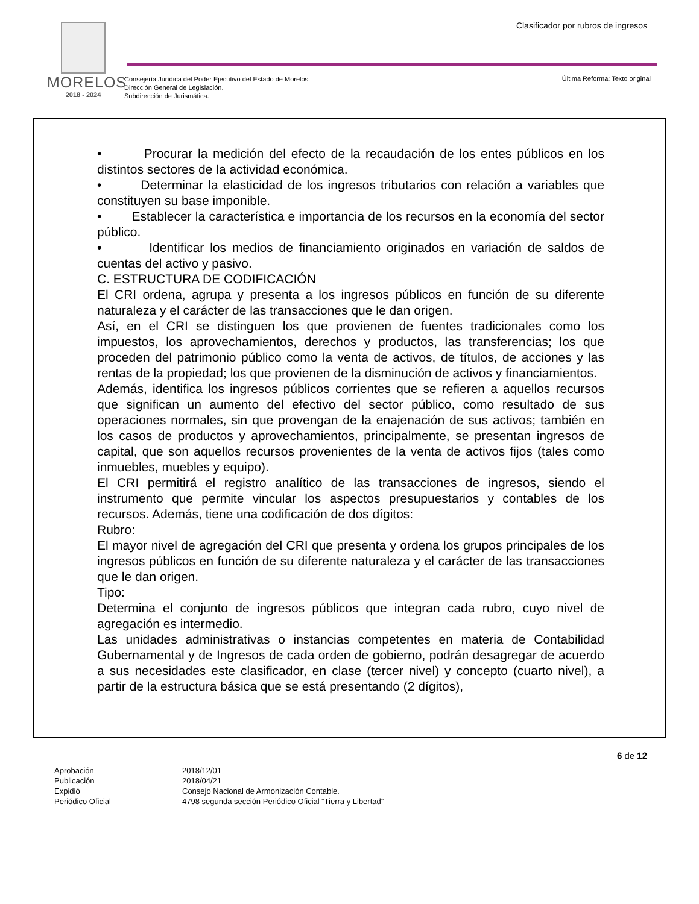MORELOS
2018 - 2024
Clasificador por rubros de ingresos
Consejería Jurídica del Poder Ejecutivo del Estado de Morelos.
Dirección General de Legislación.
Subdirección de Jurismática.
Última Reforma: Texto original
• Procurar la medición del efecto de la recaudación de los entes públicos en los distintos sectores de la actividad económica.
• Determinar la elasticidad de los ingresos tributarios con relación a variables que constituyen su base imponible.
• Establecer la característica e importancia de los recursos en la economía del sector público.
• Identificar los medios de financiamiento originados en variación de saldos de cuentas del activo y pasivo.
C. ESTRUCTURA DE CODIFICACIÓN
El CRI ordena, agrupa y presenta a los ingresos públicos en función de su diferente naturaleza y el carácter de las transacciones que le dan origen.
Así, en el CRI se distinguen los que provienen de fuentes tradicionales como los impuestos, los aprovechamientos, derechos y productos, las transferencias; los que proceden del patrimonio público como la venta de activos, de títulos, de acciones y las rentas de la propiedad; los que provienen de la disminución de activos y financiamientos.
Además, identifica los ingresos públicos corrientes que se refieren a aquellos recursos que significan un aumento del efectivo del sector público, como resultado de sus operaciones normales, sin que provengan de la enajenación de sus activos; también en los casos de productos y aprovechamientos, principalmente, se presentan ingresos de capital, que son aquellos recursos provenientes de la venta de activos fijos (tales como inmuebles, muebles y equipo).
El CRI permitirá el registro analítico de las transacciones de ingresos, siendo el instrumento que permite vincular los aspectos presupuestarios y contables de los recursos. Además, tiene una codificación de dos dígitos:
Rubro:
El mayor nivel de agregación del CRI que presenta y ordena los grupos principales de los ingresos públicos en función de su diferente naturaleza y el carácter de las transacciones que le dan origen.
Tipo:
Determina el conjunto de ingresos públicos que integran cada rubro, cuyo nivel de agregación es intermedio.
Las unidades administrativas o instancias competentes en materia de Contabilidad Gubernamental y de Ingresos de cada orden de gobierno, podrán desagregar de acuerdo a sus necesidades este clasificador, en clase (tercer nivel) y concepto (cuarto nivel), a partir de la estructura básica que se está presentando (2 dígitos),
6 de 12
Aprobación
2018/12/01
Publicación
2018/04/21
Expidió
Consejo Nacional de Armonización Contable.
Periódico Oficial
4798 segunda sección Periódico Oficial “Tierra y Libertad”